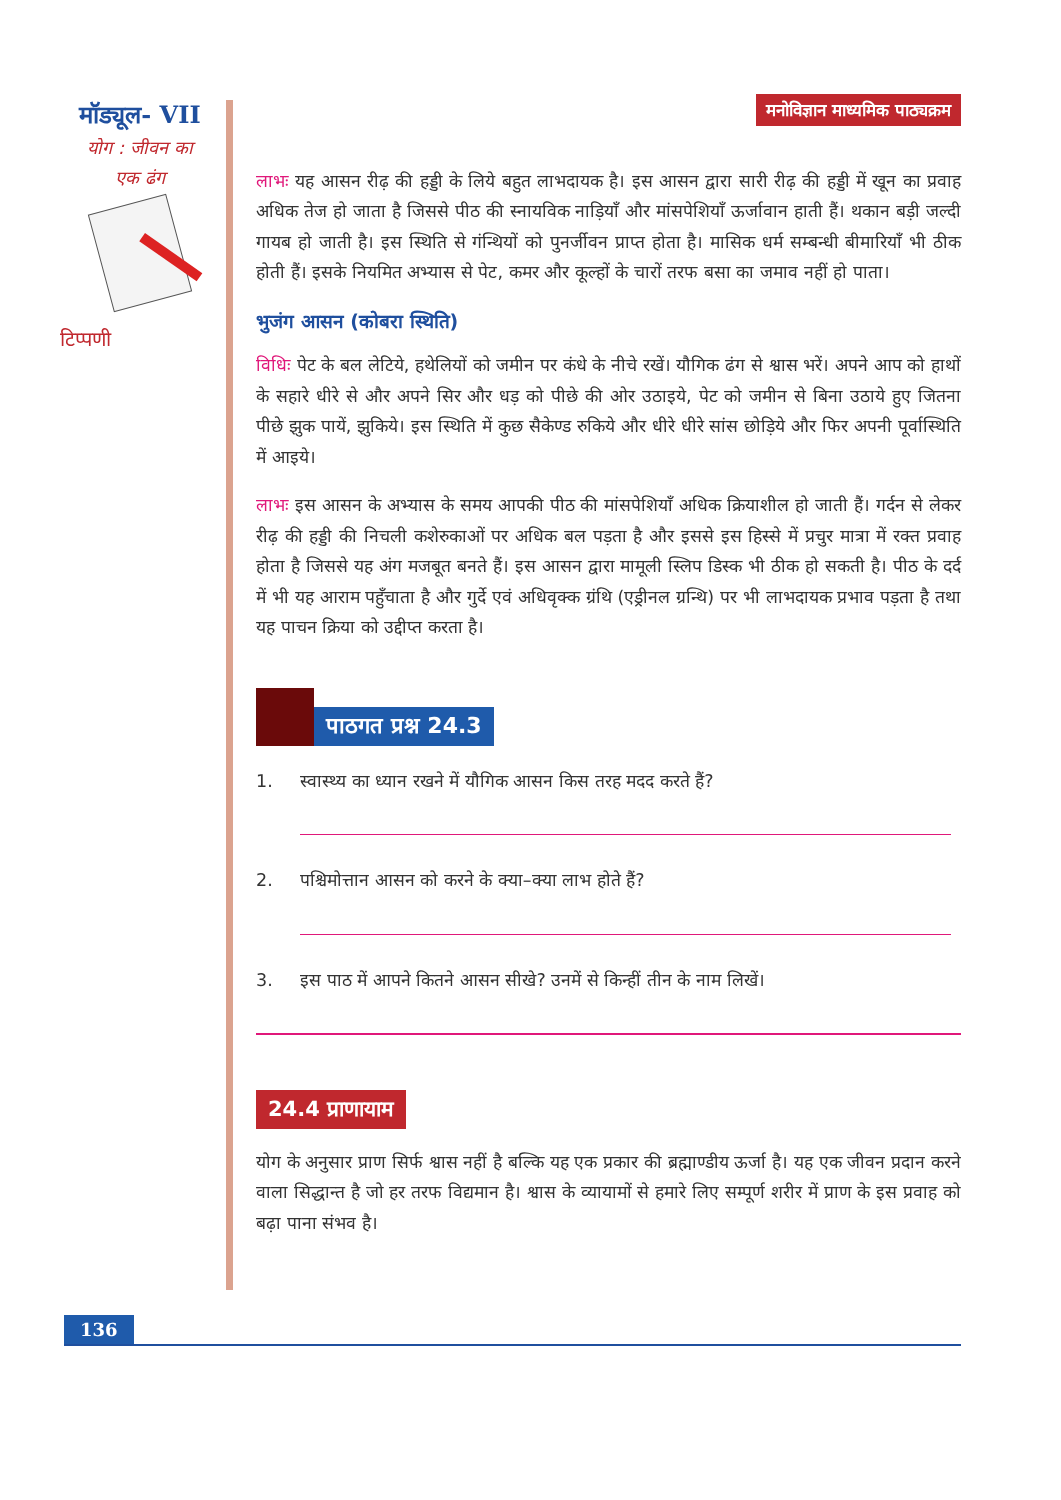मॉड्यूल- VII
योग : जीवन का
एक ढंग
टिप्पणी
मनोविज्ञान माध्यमिक पाठ्यक्रम
लाभः यह आसन रीढ़ की हड्डी के लिये बहुत लाभदायक है। इस आसन द्वारा सारी रीढ़ की हड्डी में खून का प्रवाह अधिक तेज हो जाता है जिससे पीठ की स्नायविक नाड़ियाँ और मांसपेशियाँ ऊर्जावान हाती हैं। थकान बड़ी जल्दी गायब हो जाती है। इस स्थिति से गंन्थियों को पुनर्जीवन प्राप्त होता है। मासिक धर्म सम्बन्धी बीमारियाँ भी ठीक होती हैं। इसके नियमित अभ्यास से पेट, कमर और कूल्हों के चारों तरफ बसा का जमाव नहीं हो पाता।
भुजंग आसन (कोबरा स्थिति)
विधिः पेट के बल लेटिये, हथेलियों को जमीन पर कंधे के नीचे रखें। यौगिक ढंग से श्वास भरें। अपने आप को हाथों के सहारे धीरे से और अपने सिर और धड़ को पीछे की ओर उठाइये, पेट को जमीन से बिना उठाये हुए जितना पीछे झुक पायें, झुकिये। इस स्थिति में कुछ सैकेण्ड रुकिये और धीरे धीरे सांस छोड़िये और फिर अपनी पूर्वास्थिति में आइये।
लाभः इस आसन के अभ्यास के समय आपकी पीठ की मांसपेशियाँ अधिक क्रियाशील हो जाती हैं। गर्दन से लेकर रीढ़ की हड्डी की निचली कशेरुकाओं पर अधिक बल पड़ता है और इससे इस हिस्से में प्रचुर मात्रा में रक्त प्रवाह होता है जिससे यह अंग मजबूत बनते हैं। इस आसन द्वारा मामूली स्लिप डिस्क भी ठीक हो सकती है। पीठ के दर्द में भी यह आराम पहुँचाता है और गुर्दे एवं अधिवृक्क ग्रंथि (एड्रीनल ग्रन्थि) पर भी लाभदायक प्रभाव पड़ता है तथा यह पाचन क्रिया को उद्दीप्त करता है।
पाठगत प्रश्न 24.3
1. स्वास्थ्य का ध्यान रखने में यौगिक आसन किस तरह मदद करते हैं?
2. पश्चिमोत्तान आसन को करने के क्या–क्या लाभ होते हैं?
3. इस पाठ में आपने कितने आसन सीखे? उनमें से किन्हीं तीन के नाम लिखें।
24.4 प्राणायाम
योग के अनुसार प्राण सिर्फ श्वास नहीं है बल्कि यह एक प्रकार की ब्रह्माण्डीय ऊर्जा है। यह एक जीवन प्रदान करने वाला सिद्धान्त है जो हर तरफ विद्यमान है। श्वास के व्यायामों से हमारे लिए सम्पूर्ण शरीर में प्राण के इस प्रवाह को बढ़ा पाना संभव है।
136